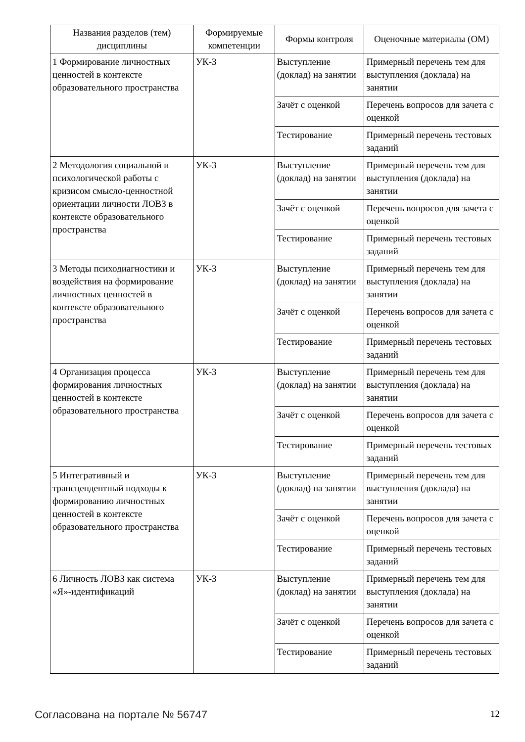| Названия разделов (тем) дисциплины | Формируемые компетенции | Формы контроля | Оценочные материалы (ОМ) |
| --- | --- | --- | --- |
| 1 Формирование личностных ценностей в контексте образовательного пространства | УК-3 | Выступление (доклад) на занятии | Примерный перечень тем для выступления (доклада) на занятии |
| | | Зачёт с оценкой | Перечень вопросов для зачета с оценкой |
| | | Тестирование | Примерный перечень тестовых заданий |
| 2 Методология социальной и психологической работы с кризисом смысло-ценностной ориентации личности ЛОВЗ в контексте образовательного пространства | УК-3 | Выступление (доклад) на занятии | Примерный перечень тем для выступления (доклада) на занятии |
| | | Зачёт с оценкой | Перечень вопросов для зачета с оценкой |
| | | Тестирование | Примерный перечень тестовых заданий |
| 3 Методы психодиагностики и воздействия на формирование личностных ценностей в контексте образовательного пространства | УК-3 | Выступление (доклад) на занятии | Примерный перечень тем для выступления (доклада) на занятии |
| | | Зачёт с оценкой | Перечень вопросов для зачета с оценкой |
| | | Тестирование | Примерный перечень тестовых заданий |
| 4 Организация процесса формирования личностных ценностей в контексте образовательного пространства | УК-3 | Выступление (доклад) на занятии | Примерный перечень тем для выступления (доклада) на занятии |
| | | Зачёт с оценкой | Перечень вопросов для зачета с оценкой |
| | | Тестирование | Примерный перечень тестовых заданий |
| 5 Интегративный и трансцендентный подходы к формированию личностных ценностей в контексте образовательного пространства | УК-3 | Выступление (доклад) на занятии | Примерный перечень тем для выступления (доклада) на занятии |
| | | Зачёт с оценкой | Перечень вопросов для зачета с оценкой |
| | | Тестирование | Примерный перечень тестовых заданий |
| 6 Личность ЛОВЗ как система «Я»-идентификаций | УК-3 | Выступление (доклад) на занятии | Примерный перечень тем для выступления (доклада) на занятии |
| | | Зачёт с оценкой | Перечень вопросов для зачета с оценкой |
| | | Тестирование | Примерный перечень тестовых заданий |
Согласована на портале № 56747 12